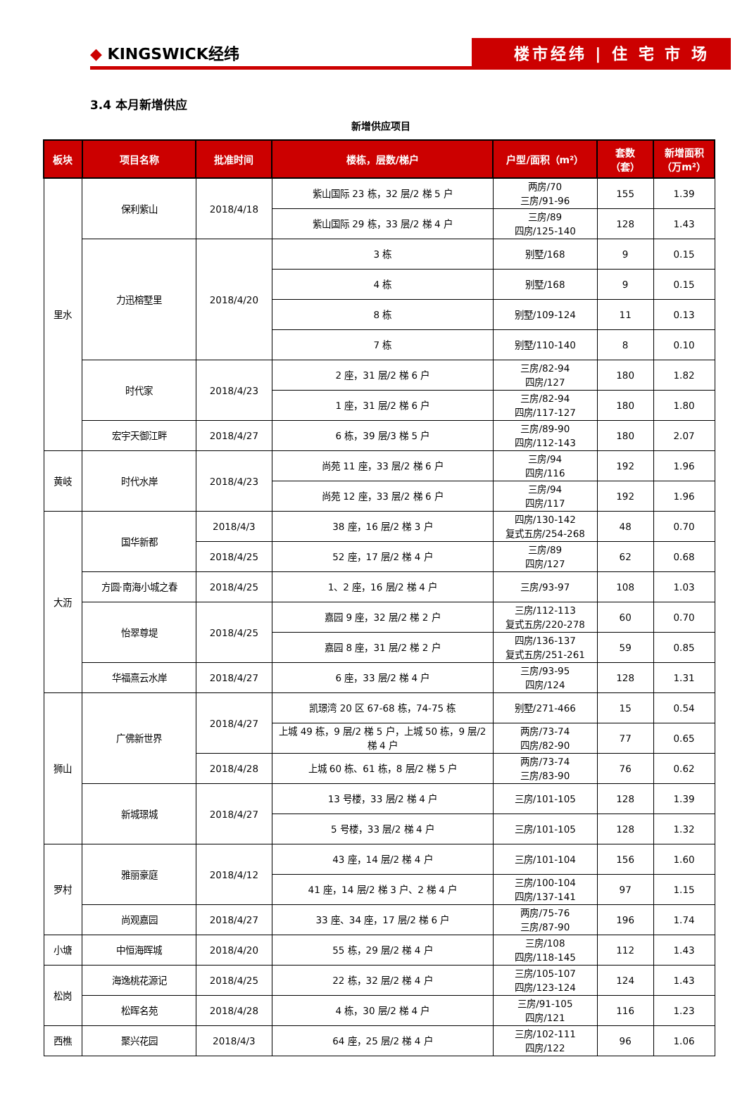◆ KINGSWICK经纬
楼市经纬 | 住 宅 市 场
3.4 本月新增供应
新增供应项目
| 板块 | 项目名称 | 批准时间 | 楼栋，层数/梯户 | 户型/面积（m²） | 套数 （套） | 新增面积 （万m²） |
| --- | --- | --- | --- | --- | --- | --- |
| 里水 | 保利紫山 | 2018/4/18 | 紫山国际 23 栋，32 层/2 梯 5 户 | 两房/70 三房/91-96 | 155 | 1.39 |
| | | | 紫山国际 29 栋，33 层/2 梯 4 户 | 三房/89 四房/125-140 | 128 | 1.43 |
| | 力迅榕墅里 | 2018/4/20 | 3 栋 | 别墅/168 | 9 | 0.15 |
| | | | 4 栋 | 别墅/168 | 9 | 0.15 |
| | | | 8 栋 | 别墅/109-124 | 11 | 0.13 |
| | | | 7 栋 | 别墅/110-140 | 8 | 0.10 |
| | 时代家 | 2018/4/23 | 2 座，31 层/2 梯 6 户 | 三房/82-94 四房/127 | 180 | 1.82 |
| | | | 1 座，31 层/2 梯 6 户 | 三房/82-94 四房/117-127 | 180 | 1.80 |
| | 宏宇天御江畔 | 2018/4/27 | 6 栋，39 层/3 梯 5 户 | 三房/89-90 四房/112-143 | 180 | 2.07 |
| 黄岐 | 时代水岸 | 2018/4/23 | 尚苑 11 座，33 层/2 梯 6 户 | 三房/94 四房/116 | 192 | 1.96 |
| | | | 尚苑 12 座，33 层/2 梯 6 户 | 三房/94 四房/117 | 192 | 1.96 |
| 大沥 | 国华新都 | 2018/4/3 | 38 座，16 层/2 梯 3 户 | 四房/130-142 复式五房/254-268 | 48 | 0.70 |
| | | 2018/4/25 | 52 座，17 层/2 梯 4 户 | 三房/89 四房/127 | 62 | 0.68 |
| | 方圆·南海小城之春 | 2018/4/25 | 1、2 座，16 层/2 梯 4 户 | 三房/93-97 | 108 | 1.03 |
| | 怡翠尊堤 | 2018/4/25 | 嘉园 9 座，32 层/2 梯 2 户 | 三房/112-113 复式五房/220-278 | 60 | 0.70 |
| | | | 嘉园 8 座，31 层/2 梯 2 户 | 四房/136-137 复式五房/251-261 | 59 | 0.85 |
| | 华福熹云水岸 | 2018/4/27 | 6 座，33 层/2 梯 4 户 | 三房/93-95 四房/124 | 128 | 1.31 |
| 狮山 | 广佛新世界 | 2018/4/27 | 凯璟湾 20 区 67-68 栋，74-75 栋 | 别墅/271-466 | 15 | 0.54 |
| | | | 上城 49 栋，9 层/2 梯 5 户，上城 50 栋，9 层/2 梯 4 户 | 两房/73-74 四房/82-90 | 77 | 0.65 |
| | | 2018/4/28 | 上城 60 栋、61 栋，8 层/2 梯 5 户 | 两房/73-74 三房/83-90 | 76 | 0.62 |
| | 新城璟城 | 2018/4/27 | 13 号楼，33 层/2 梯 4 户 | 三房/101-105 | 128 | 1.39 |
| | | | 5 号楼，33 层/2 梯 4 户 | 三房/101-105 | 128 | 1.32 |
| 罗村 | 雅丽豪庭 | 2018/4/12 | 43 座，14 层/2 梯 4 户 | 三房/101-104 | 156 | 1.60 |
| | | | 41 座，14 层/2 梯 3 户、2 梯 4 户 | 三房/100-104 四房/137-141 | 97 | 1.15 |
| | 尚观嘉园 | 2018/4/27 | 33 座、34 座，17 层/2 梯 6 户 | 两房/75-76 三房/87-90 | 196 | 1.74 |
| 小塘 | 中恒海晖城 | 2018/4/20 | 55 栋，29 层/2 梯 4 户 | 三房/108 四房/118-145 | 112 | 1.43 |
| 松岗 | 海逸桃花源记 | 2018/4/25 | 22 栋，32 层/2 梯 4 户 | 三房/105-107 四房/123-124 | 124 | 1.43 |
| | 松晖名苑 | 2018/4/28 | 4 栋，30 层/2 梯 4 户 | 三房/91-105 四房/121 | 116 | 1.23 |
| 西樵 | 聚兴花园 | 2018/4/3 | 64 座，25 层/2 梯 4 户 | 三房/102-111 四房/122 | 96 | 1.06 |